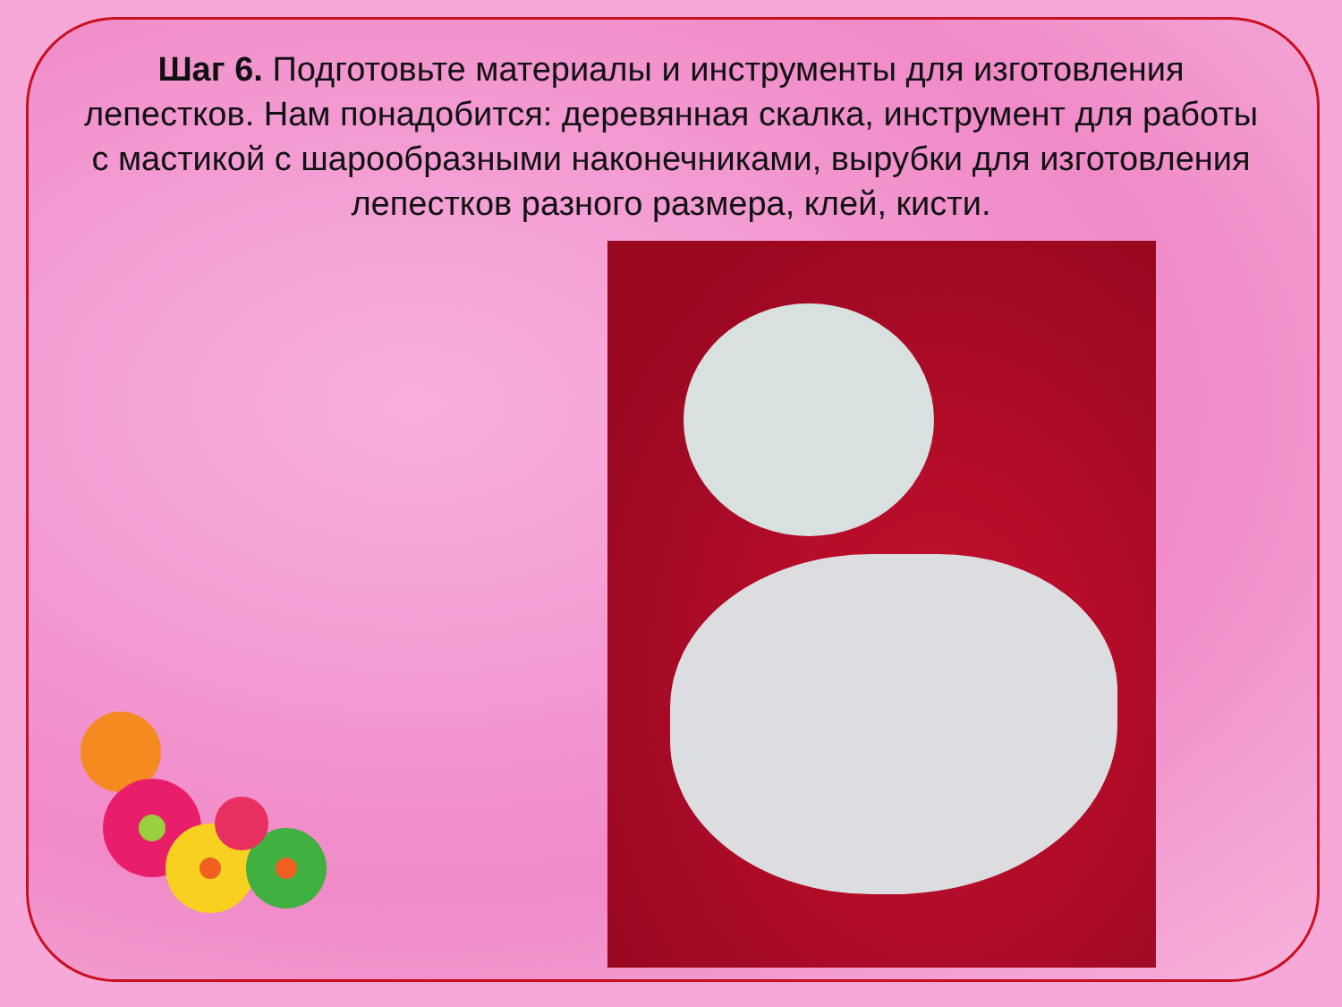Шаг 6. Подготовьте материалы и инструменты для изготовления лепестков. Нам понадобится: деревянная скалка, инструмент для работы с мастикой с шарообразными наконечниками, вырубки для изготовления лепестков разного размера, клей, кисти.